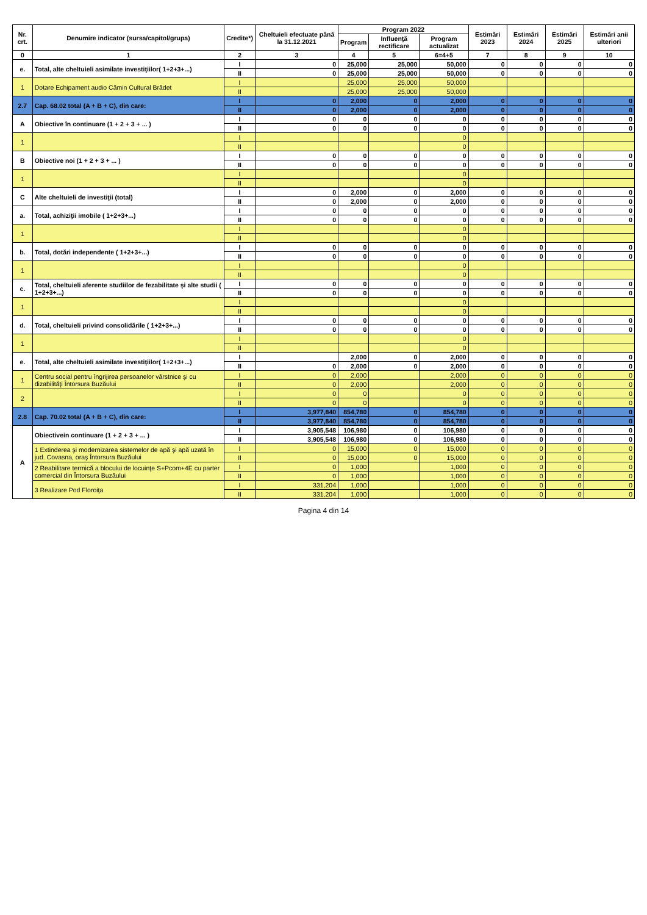| Nr. crt. | Denumire indicator (sursa/capitol/grupa) | Credite*) | Cheltuieli efectuate până la 31.12.2021 | Program 2022 | | | Estimări 2023 | Estimări 2024 | Estimări 2025 | Estimări anii ulteriori |
| --- | --- | --- | --- | --- | --- | --- | --- | --- | --- | --- |
| | | | | Program | Influenţă rectificare | Program actualizat | | | | |
| 0 | 1 | 2 | 3 | 4 | 5 | 6=4+5 | 7 | 8 | 9 | 10 |
| e. | Total, alte cheltuieli asimilate investiţiilor( 1+2+3+...) | I | 0 | 25,000 | 25,000 | 50,000 | 0 | 0 | 0 | 0 |
| | | II | 0 | 25,000 | 25,000 | 50,000 | 0 | 0 | 0 | 0 |
| 1 | Dotare Echipament audio Cămin Cultural Brădet | I | | 25,000 | 25,000 | 50,000 | | | | |
| | | II | | 25,000 | 25,000 | 50,000 | | | | |
| 2.7 | Cap. 68.02 total (A + B + C), din care: | I | 0 | 2,000 | 0 | 2,000 | 0 | 0 | 0 | 0 |
| | | II | 0 | 2,000 | 0 | 2,000 | 0 | 0 | 0 | 0 |
| A | Obiective în continuare (1 + 2 + 3 + ... ) | I | 0 | 0 | 0 | 0 | 0 | 0 | 0 | 0 |
| | | II | 0 | 0 | 0 | 0 | 0 | 0 | 0 | 0 |
| 1 | | I | | | | 0 | | | | |
| | | II | | | | 0 | | | | |
| B | Obiective noi (1 + 2 + 3 + ... ) | I | 0 | 0 | 0 | 0 | 0 | 0 | 0 | 0 |
| | | II | 0 | 0 | 0 | 0 | 0 | 0 | 0 | 0 |
| 1 | | I | | | | 0 | | | | |
| | | II | | | | 0 | | | | |
| C | Alte cheltuieli de investiţii (total) | I | 0 | 2,000 | 0 | 2,000 | 0 | 0 | 0 | 0 |
| | | II | 0 | 2,000 | 0 | 2,000 | 0 | 0 | 0 | 0 |
| a. | Total, achiziţii imobile ( 1+2+3+...) | I | 0 | 0 | 0 | 0 | 0 | 0 | 0 | 0 |
| | | II | 0 | 0 | 0 | 0 | 0 | 0 | 0 | 0 |
| 1 | | I | | | | 0 | | | | |
| | | II | | | | 0 | | | | |
| b. | Total, dotări independente ( 1+2+3+...) | I | 0 | 0 | 0 | 0 | 0 | 0 | 0 | 0 |
| | | II | 0 | 0 | 0 | 0 | 0 | 0 | 0 | 0 |
| 1 | | I | | | | 0 | | | | |
| | | II | | | | 0 | | | | |
| c. | Total, cheltuieli aferente studiilor de fezabilitate şi alte studii ( 1+2+3+...) | I | 0 | 0 | 0 | 0 | 0 | 0 | 0 | 0 |
| | | II | 0 | 0 | 0 | 0 | 0 | 0 | 0 | 0 |
| 1 | | I | | | | 0 | | | | |
| | | II | | | | 0 | | | | |
| d. | Total, cheltuieli privind consolidările ( 1+2+3+...) | I | 0 | 0 | 0 | 0 | 0 | 0 | 0 | 0 |
| | | II | 0 | 0 | 0 | 0 | 0 | 0 | 0 | 0 |
| 1 | | I | | | | 0 | | | | |
| | | II | | | | 0 | | | | |
| e. | Total, alte cheltuieli asimilate investiţiilor( 1+2+3+...) | I | | 2,000 | 0 | 2,000 | 0 | 0 | 0 | 0 |
| | | II | 0 | 2,000 | 0 | 2,000 | 0 | 0 | 0 | 0 |
| 1 | Centru social pentru îngrijirea persoanelor vârstnice şi cu dizabilităţi Întorsura Buzăului | I | 0 | 2,000 | | 2,000 | 0 | 0 | 0 | 0 |
| | | II | 0 | 2,000 | | 2,000 | 0 | 0 | 0 | 0 |
| 2 | | I | 0 | 0 | | 0 | 0 | 0 | 0 | 0 |
| | | II | 0 | 0 | | 0 | 0 | 0 | 0 | 0 |
| 2.8 | Cap. 70.02 total (A + B + C), din care: | I | 3,977,840 | 854,780 | 0 | 854,780 | 0 | 0 | 0 | 0 |
| | | II | 3,977,840 | 854,780 | 0 | 854,780 | 0 | 0 | 0 | 0 |
| A | Obiectivein continuare (1 + 2 + 3 + ... ) | I | 3,905,548 | 106,980 | 0 | 106,980 | 0 | 0 | 0 | 0 |
| | | II | 3,905,548 | 106,980 | 0 | 106,980 | 0 | 0 | 0 | 0 |
| | 1 Extinderea şi modernizarea sistemelor de apă şi apă uzată în jud. Covasna, oraş Întorsura Buzăului | I | 0 | 15,000 | 0 | 15,000 | 0 | 0 | 0 | 0 |
| | | II | 0 | 15,000 | 0 | 15,000 | 0 | 0 | 0 | 0 |
| | 2 Reabilitare termică a blocului de locuinţe S+Pcom+4E cu parter comercial din Întorsura Buzăului | I | 0 | 1,000 | | 1,000 | 0 | 0 | 0 | 0 |
| | | II | 0 | 1,000 | | 1,000 | 0 | 0 | 0 | 0 |
| | 3 Realizare Pod Floroiţa | I | 331,204 | 1,000 | | 1,000 | 0 | 0 | 0 | 0 |
| | | II | 331,204 | 1,000 | | 1,000 | 0 | 0 | 0 | 0 |
Pagina 4 din 14